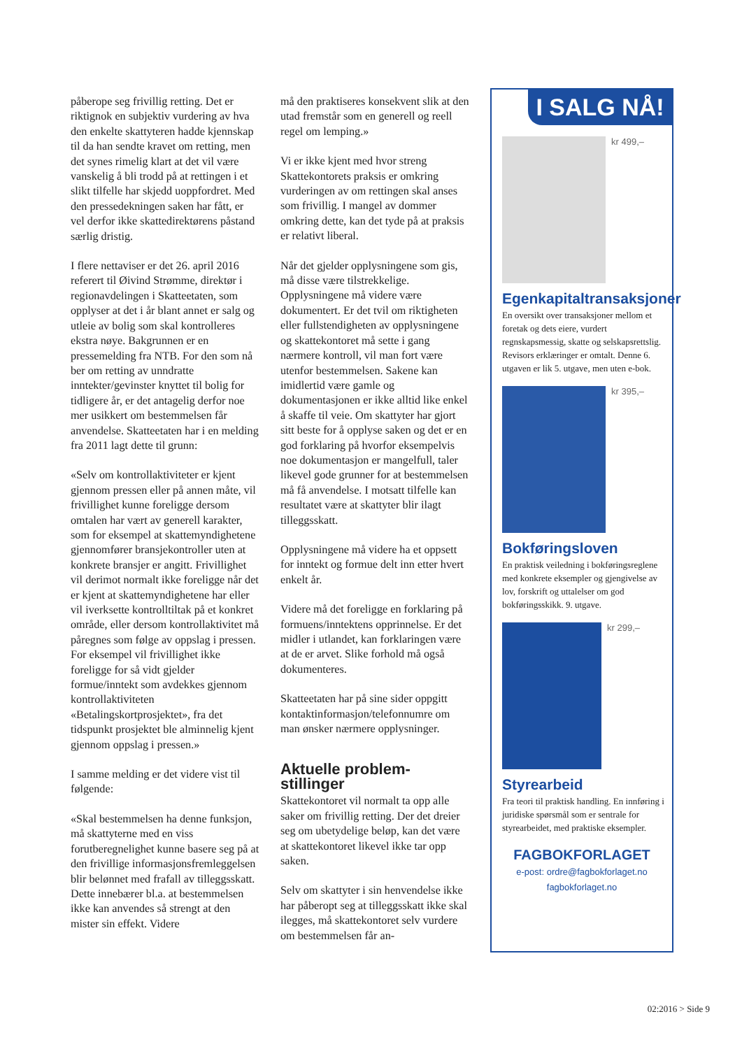påberope seg frivillig retting. Det er riktignok en subjektiv vurdering av hva den enkelte skattyteren hadde kjennskap til da han sendte kravet om retting, men det synes rimelig klart at det vil være vanskelig å bli trodd på at rettingen i et slikt tilfelle har skjedd uoppfordret. Med den pressedekningen saken har fått, er vel derfor ikke skattedirektørens påstand særlig dristig.
I flere nettaviser er det 26. april 2016 referert til Øivind Strømme, direktør i regionavdelingen i Skatteetaten, som opplyser at det i år blant annet er salg og utleie av bolig som skal kontrolleres ekstra nøye. Bakgrunnen er en pressemelding fra NTB. For den som nå ber om retting av unndratte inntekter/gevinster knyttet til bolig for tidligere år, er det antagelig derfor noe mer usikkert om bestemmelsen får anvendelse. Skatteetaten har i en melding fra 2011 lagt dette til grunn:
«Selv om kontrollaktiviteter er kjent gjennom pressen eller på annen måte, vil frivillighet kunne foreligge dersom omtalen har vært av generell karakter, som for eksempel at skattemyndighetene gjennomfører bransjekontroller uten at konkrete bransjer er angitt. Frivillighet vil derimot normalt ikke foreligge når det er kjent at skattemyndighetene har eller vil iverksette kontrolltiltak på et konkret område, eller dersom kontrollaktivitet må påregnes som følge av oppslag i pressen. For eksempel vil frivillighet ikke foreligge for så vidt gjelder formue/inntekt som avdekkes gjennom kontrollaktiviteten «Betalingskortprosjektet», fra det tidspunkt prosjektet ble alminnelig kjent gjennom oppslag i pressen.»
I samme melding er det videre vist til følgende:
«Skal bestemmelsen ha denne funksjon, må skattyterne med en viss forutberegnelighet kunne basere seg på at den frivillige informasjonsfremleggelsen blir belønnet med frafall av tilleggsskatt. Dette innebærer bl.a. at bestemmelsen ikke kan anvendes så strengt at den mister sin effekt. Videre
må den praktiseres konsekvent slik at den utad fremstår som en generell og reell regel om lemping.»
Vi er ikke kjent med hvor streng Skattekontorets praksis er omkring vurderingen av om rettingen skal anses som frivillig. I mangel av dommer omkring dette, kan det tyde på at praksis er relativt liberal.
Når det gjelder opplysningene som gis, må disse være tilstrekkelige. Opplysningene må videre være dokumentert. Er det tvil om riktigheten eller fullstendigheten av opplysningene og skattekontoret må sette i gang nærmere kontroll, vil man fort være utenfor bestemmelsen. Sakene kan imidlertid være gamle og dokumentasjonen er ikke alltid like enkel å skaffe til veie. Om skattyter har gjort sitt beste for å opplyse saken og det er en god forklaring på hvorfor eksempelvis noe dokumentasjon er mangelfull, taler likevel gode grunner for at bestemmelsen må få anvendelse. I motsatt tilfelle kan resultatet være at skattyter blir ilagt tilleggsskatt.
Opplysningene må videre ha et oppsett for inntekt og formue delt inn etter hvert enkelt år.
Videre må det foreligge en forklaring på formuens/inntektens opprinnelse. Er det midler i utlandet, kan forklaringen være at de er arvet. Slike forhold må også dokumenteres.
Skatteetaten har på sine sider oppgitt kontaktinformasjon/telefonnumre om man ønsker nærmere opplysninger.
Aktuelle problem-
stillinger
Skattekontoret vil normalt ta opp alle saker om frivillig retting. Der det dreier seg om ubetydelige beløp, kan det være at skattekontoret likevel ikke tar opp saken.
Selv om skattyter i sin henvendelse ikke har påberopt seg at tilleggsskatt ikke skal ilegges, må skattekontoret selv vurdere om bestemmelsen får an-
I SALG NÅ!
kr 499,–
Egenkapitaltransaksjoner
En oversikt over transaksjoner mellom et foretak og dets eiere, vurdert regnskapsmessig, skatte og selskapsrettslig. Revisors erklæringer er omtalt. Denne 6. utgaven er lik 5. utgave, men uten e-bok.
kr 395,–
Bokføringsloven
En praktisk veiledning i bokføringsreglene med konkrete eksempler og gjengivelse av lov, forskrift og uttalelser om god bokføringsskikk. 9. utgave.
kr 299,–
Styrearbeid
Fra teori til praktisk handling. En innføring i juridiske spørsmål som er sentrale for styrearbeidet, med praktiske eksempler.
FAGBOKFORLAGET
e-post: ordre@fagbokforlaget.no
fagbokforlaget.no
02:2016 > Side 9